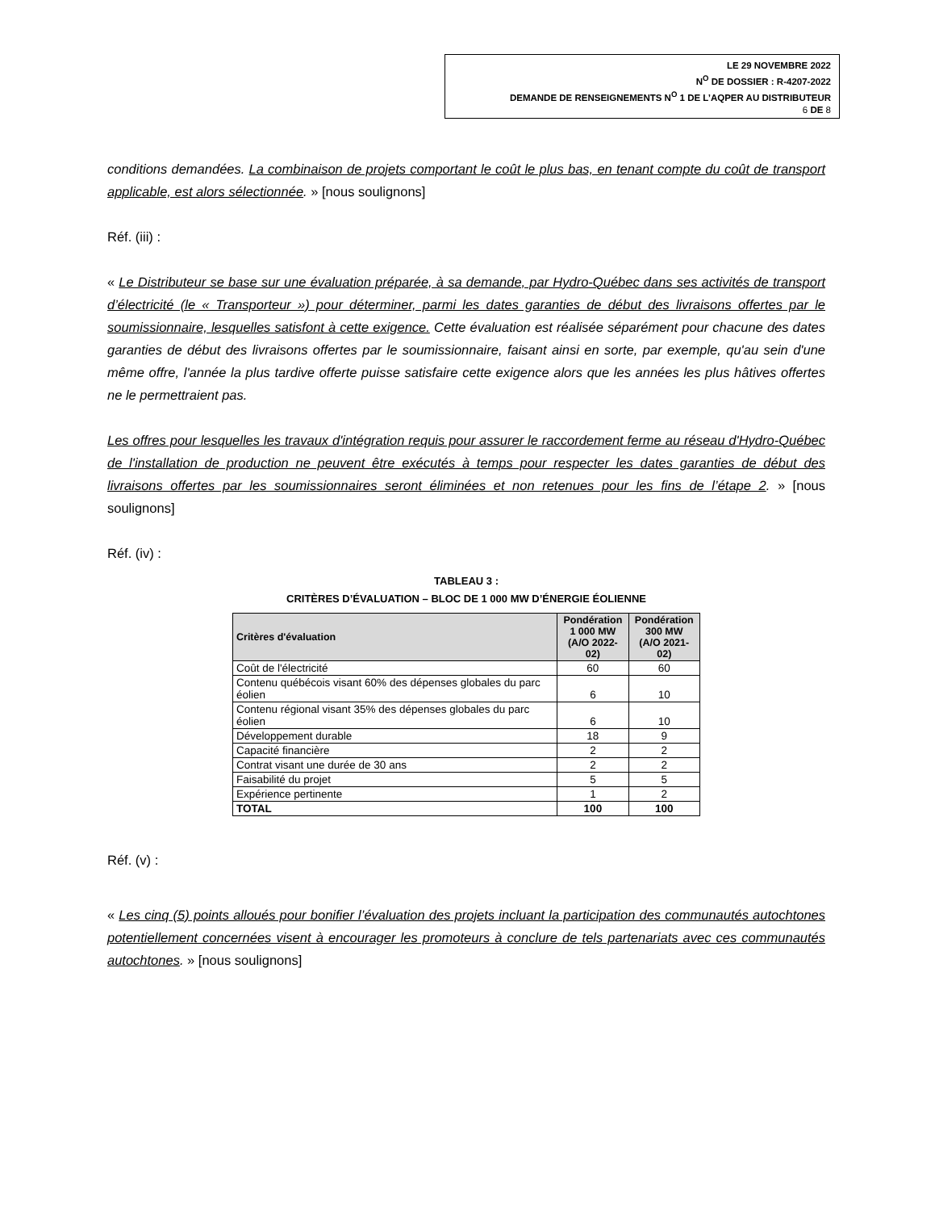LE 29 NOVEMBRE 2022
N<sup>O</sup> DE DOSSIER : R-4207-2022
DEMANDE DE RENSEIGNEMENTS N<sup>O</sup> 1 DE L’AQPER AU DISTRIBUTEUR
6 DE 8
conditions demandées. La combinaison de projets comportant le coût le plus bas, en tenant compte du coût de transport applicable, est alors sélectionnée. » [nous soulignons]
Réf. (iii) :
« Le Distributeur se base sur une évaluation préparée, à sa demande, par Hydro-Québec dans ses activités de transport d’électricité (le « Transporteur ») pour déterminer, parmi les dates garanties de début des livraisons offertes par le soumissionnaire, lesquelles satisfont à cette exigence. Cette évaluation est réalisée séparément pour chacune des dates garanties de début des livraisons offertes par le soumissionnaire, faisant ainsi en sorte, par exemple, qu'au sein d'une même offre, l'année la plus tardive offerte puisse satisfaire cette exigence alors que les années les plus hâtives offertes ne le permettraient pas.
Les offres pour lesquelles les travaux d'intégration requis pour assurer le raccordement ferme au réseau d'Hydro-Québec de l'installation de production ne peuvent être exécutés à temps pour respecter les dates garanties de début des livraisons offertes par les soumissionnaires seront éliminées et non retenues pour les fins de l’étape 2. » [nous soulignons]
Réf. (iv) :
TABLEAU 3 :
CRITÈRES D’ÉVALUATION – BLOC DE 1 000 MW D’ÉNERGIE ÉOLIENNE
| Critères d'évaluation | Pondération 1 000 MW (A/O 2022-02) | Pondération 300 MW (A/O 2021-02) |
| --- | --- | --- |
| Coût de l'électricité | 60 | 60 |
| Contenu québécois visant 60% des dépenses globales du parc éolien | 6 | 10 |
| Contenu régional visant 35% des dépenses globales du parc éolien | 6 | 10 |
| Développement durable | 18 | 9 |
| Capacité financière | 2 | 2 |
| Contrat visant une durée de 30 ans | 2 | 2 |
| Faisabilité du projet | 5 | 5 |
| Expérience pertinente | 1 | 2 |
| TOTAL | 100 | 100 |
Réf. (v) :
« Les cinq (5) points alloués pour bonifier l’évaluation des projets incluant la participation des communautés autochtones potentiellement concernées visent à encourager les promoteurs à conclure de tels partenariats avec ces communautés autochtones. » [nous soulignons]